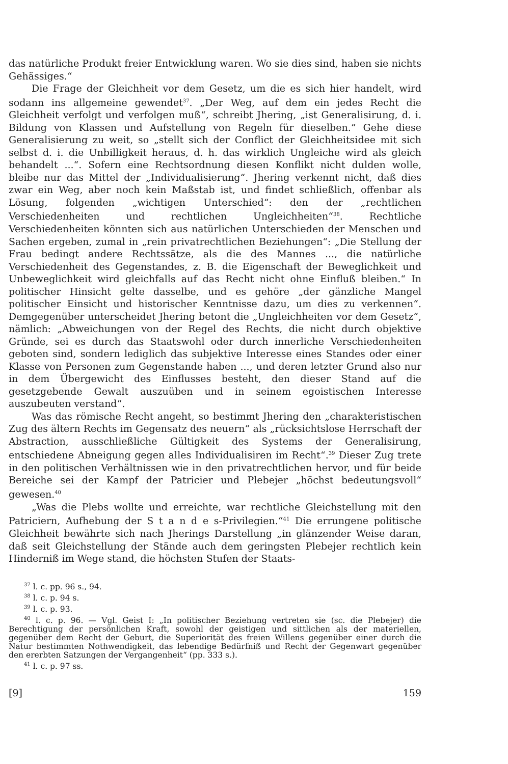das natürliche Produkt freier Entwicklung waren. Wo sie dies sind, haben sie nichts Gehässiges.“
Die Frage der Gleichheit vor dem Gesetz, um die es sich hier handelt, wird sodann ins allgemeine gewendet<sup>37</sup>. „Der Weg, auf dem ein jedes Recht die Gleichheit verfolgt und verfolgen muß“, schreibt Jhering, „ist Generalisirung, d. i. Bildung von Klassen und Aufstellung von Regeln für dieselben.“ Gehe diese Generalisierung zu weit, so „stellt sich der Conflict der Gleichheitsidee mit sich selbst d. i. die Unbilligkeit heraus, d. h. das wirklich Ungleiche wird als gleich behandelt ...“. Sofern eine Rechtsordnung diesen Konflikt nicht dulden wolle, bleibe nur das Mittel der „Individualisierung“. Jhering verkennt nicht, daß dies zwar ein Weg, aber noch kein Maßstab ist, und findet schließlich, offenbar als Lösung, folgenden „wichtigen Unterschied“: den der „rechtlichen Verschiedenheiten und rechtlichen Ungleichheiten“<sup>38</sup>. Rechtliche Verschiedenheiten könnten sich aus natürlichen Unterschieden der Menschen und Sachen ergeben, zumal in „rein privatrechtlichen Beziehungen“: „Die Stellung der Frau bedingt andere Rechtssätze, als die des Mannes ..., die natürliche Verschiedenheit des Gegenstandes, z. B. die Eigenschaft der Beweglichkeit und Unbeweglichkeit wird gleichfalls auf das Recht nicht ohne Einfluß bleiben.“ In politischer Hinsicht gelte dasselbe, und es gehöre „der gänzliche Mangel politischer Einsicht und historischer Kenntnisse dazu, um dies zu verkennen“. Demgegenüber unterscheidet Jhering betont die „Ungleichheiten vor dem Gesetz“, nämlich: „Abweichungen von der Regel des Rechts, die nicht durch objektive Gründe, sei es durch das Staatswohl oder durch innerliche Verschiedenheiten geboten sind, sondern lediglich das subjektive Interesse eines Standes oder einer Klasse von Personen zum Gegenstande haben ..., und deren letzter Grund also nur in dem Übergewicht des Einflusses besteht, den dieser Stand auf die gesetzgebende Gewalt auszuüben und in seinem egoistischen Interesse auszubeuten verstand“.
Was das römische Recht angeht, so bestimmt Jhering den „charakteristischen Zug des ältern Rechts im Gegensatz des neuern“ als „rücksichtslose Herrschaft der Abstraction, ausschließliche Gültigkeit des Systems der Generalisirung, entschiedene Abneigung gegen alles Individualisiren im Recht“.<sup>39</sup> Dieser Zug trete in den politischen Verhältnissen wie in den privatrechtlichen hervor, und für beide Bereiche sei der Kampf der Patricier und Plebejer „höchst bedeutungsvoll“ gewesen.<sup>40</sup>
„Was die Plebs wollte und erreichte, war rechtliche Gleichstellung mit den Patriciern, Aufhebung der S t a n d e s-Privilegien.“<sup>41</sup> Die errungene politische Gleichheit bewährte sich nach Jherings Darstellung „in glänzender Weise daran, daß seit Gleichstellung der Stände auch dem geringsten Plebejer rechtlich kein Hinderniß im Wege stand, die höchsten Stufen der Staats-
<sup>37</sup> l. c. pp. 96 s., 94.
<sup>38</sup> l. c. p. 94 s.
<sup>39</sup> l. c. p. 93.
<sup>40</sup> l. c. p. 96. — Vgl. Geist I: „In politischer Beziehung vertreten sie (sc. die Plebejer) die Berechtigung der persönlichen Kraft, sowohl der geistigen und sittlichen als der materiellen, gegenüber dem Recht der Geburt, die Superiorität des freien Willens gegenüber einer durch die Natur bestimmten Nothwendigkeit, das lebendige Bedürfniß und Recht der Gegenwart gegenüber den ererbten Satzungen der Vergangenheit“ (pp. 333 s.).
<sup>41</sup> l. c. p. 97 ss.
[9] 159